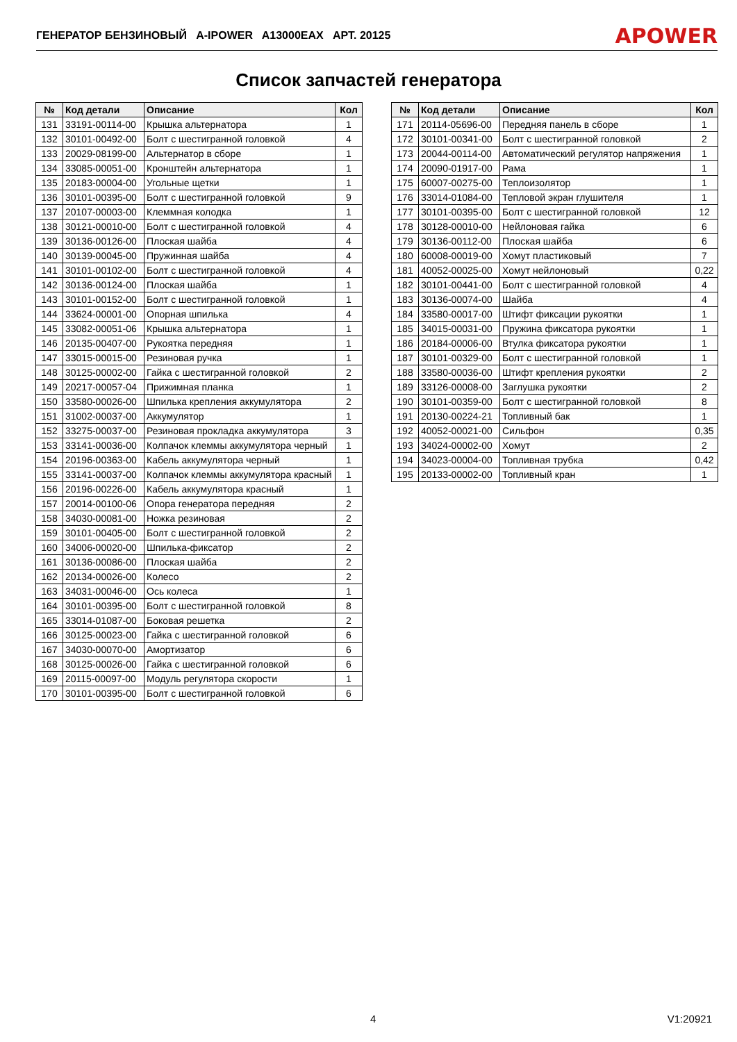ГЕНЕРАТОР БЕНЗИНОВЫЙ A-IPOWER A13000EAX АРТ. 20125 APOWER
Список запчастей генератора
| № | Код детали | Описание | Кол |
| --- | --- | --- | --- |
| 131 | 33191-00114-00 | Крышка альтернатора | 1 |
| 132 | 30101-00492-00 | Болт с шестигранной головкой | 4 |
| 133 | 20029-08199-00 | Альтернатор в сборе | 1 |
| 134 | 33085-00051-00 | Кронштейн альтернатора | 1 |
| 135 | 20183-00004-00 | Угольные щетки | 1 |
| 136 | 30101-00395-00 | Болт с шестигранной головкой | 9 |
| 137 | 20107-00003-00 | Клеммная колодка | 1 |
| 138 | 30121-00010-00 | Болт с шестигранной головкой | 4 |
| 139 | 30136-00126-00 | Плоская шайба | 4 |
| 140 | 30139-00045-00 | Пружинная шайба | 4 |
| 141 | 30101-00102-00 | Болт с шестигранной головкой | 4 |
| 142 | 30136-00124-00 | Плоская шайба | 1 |
| 143 | 30101-00152-00 | Болт с шестигранной головкой | 1 |
| 144 | 33624-00001-00 | Опорная шпилька | 4 |
| 145 | 33082-00051-06 | Крышка альтернатора | 1 |
| 146 | 20135-00407-00 | Рукоятка передняя | 1 |
| 147 | 33015-00015-00 | Резиновая ручка | 1 |
| 148 | 30125-00002-00 | Гайка с шестигранной головкой | 2 |
| 149 | 20217-00057-04 | Прижимная планка | 1 |
| 150 | 33580-00026-00 | Шпилька крепления аккумулятора | 2 |
| 151 | 31002-00037-00 | Аккумулятор | 1 |
| 152 | 33275-00037-00 | Резиновая прокладка аккумулятора | 3 |
| 153 | 33141-00036-00 | Колпачок клеммы аккумулятора черный | 1 |
| 154 | 20196-00363-00 | Кабель аккумулятора черный | 1 |
| 155 | 33141-00037-00 | Колпачок клеммы аккумулятора красный | 1 |
| 156 | 20196-00226-00 | Кабель аккумулятора красный | 1 |
| 157 | 20014-00100-06 | Опора генератора передняя | 2 |
| 158 | 34030-00081-00 | Ножка резиновая | 2 |
| 159 | 30101-00405-00 | Болт с шестигранной головкой | 2 |
| 160 | 34006-00020-00 | Шпилька-фиксатор | 2 |
| 161 | 30136-00086-00 | Плоская шайба | 2 |
| 162 | 20134-00026-00 | Колесо | 2 |
| 163 | 34031-00046-00 | Ось колеса | 1 |
| 164 | 30101-00395-00 | Болт с шестигранной головкой | 8 |
| 165 | 33014-01087-00 | Боковая решетка | 2 |
| 166 | 30125-00023-00 | Гайка с шестигранной головкой | 6 |
| 167 | 34030-00070-00 | Амортизатор | 6 |
| 168 | 30125-00026-00 | Гайка с шестигранной головкой | 6 |
| 169 | 20115-00097-00 | Модуль регулятора скорости | 1 |
| 170 | 30101-00395-00 | Болт с шестигранной головкой | 6 |
| № | Код детали | Описание | Кол |
| --- | --- | --- | --- |
| 171 | 20114-05696-00 | Передняя панель в сборе | 1 |
| 172 | 30101-00341-00 | Болт с шестигранной головкой | 2 |
| 173 | 20044-00114-00 | Автоматический регулятор напряжения | 1 |
| 174 | 20090-01917-00 | Рама | 1 |
| 175 | 60007-00275-00 | Теплоизолятор | 1 |
| 176 | 33014-01084-00 | Тепловой экран глушителя | 1 |
| 177 | 30101-00395-00 | Болт с шестигранной головкой | 12 |
| 178 | 30128-00010-00 | Нейлоновая гайка | 6 |
| 179 | 30136-00112-00 | Плоская шайба | 6 |
| 180 | 60008-00019-00 | Хомут пластиковый | 7 |
| 181 | 40052-00025-00 | Хомут нейлоновый | 0,22 |
| 182 | 30101-00441-00 | Болт с шестигранной головкой | 4 |
| 183 | 30136-00074-00 | Шайба | 4 |
| 184 | 33580-00017-00 | Штифт фиксации рукоятки | 1 |
| 185 | 34015-00031-00 | Пружина фиксатора рукоятки | 1 |
| 186 | 20184-00006-00 | Втулка фиксатора рукоятки | 1 |
| 187 | 30101-00329-00 | Болт с шестигранной головкой | 1 |
| 188 | 33580-00036-00 | Штифт крепления рукоятки | 2 |
| 189 | 33126-00008-00 | Заглушка рукоятки | 2 |
| 190 | 30101-00359-00 | Болт с шестигранной головкой | 8 |
| 191 | 20130-00224-21 | Топливный бак | 1 |
| 192 | 40052-00021-00 | Сильфон | 0,35 |
| 193 | 34024-00002-00 | Хомут | 2 |
| 194 | 34023-00004-00 | Топливная трубка | 0,42 |
| 195 | 20133-00002-00 | Топливный кран | 1 |
4 V1:20921